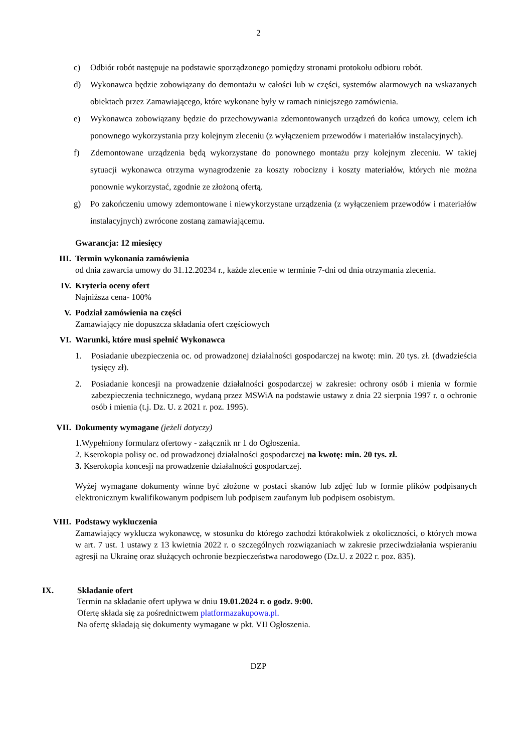2
c) Odbiór robót następuje na podstawie sporządzonego pomiędzy stronami protokołu odbioru robót.
d) Wykonawca będzie zobowiązany do demontażu w całości lub w części, systemów alarmowych na wskazanych obiektach przez Zamawiającego, które wykonane były w ramach niniejszego zamówienia.
e) Wykonawca zobowiązany będzie do przechowywania zdemontowanych urządzeń do końca umowy, celem ich ponownego wykorzystania przy kolejnym zleceniu (z wyłączeniem przewodów i materiałów instalacyjnych).
f) Zdemontowane urządzenia będą wykorzystane do ponownego montażu przy kolejnym zleceniu. W takiej sytuacji wykonawca otrzyma wynagrodzenie za koszty robocizny i koszty materiałów, których nie można ponownie wykorzystać, zgodnie ze złożoną ofertą.
g) Po zakończeniu umowy zdemontowane i niewykorzystane urządzenia (z wyłączeniem przewodów i materiałów instalacyjnych) zwrócone zostaną zamawiającemu.
Gwarancja: 12 miesięcy
III. Termin wykonania zamówienia
od dnia zawarcia umowy do 31.12.20234 r., każde zlecenie w terminie 7-dni od dnia otrzymania zlecenia.
IV. Kryteria oceny ofert
Najniższa cena- 100%
V. Podział zamówienia na części
Zamawiający nie dopuszcza składania ofert częściowych
VI. Warunki, które musi spełnić Wykonawca
1. Posiadanie ubezpieczenia oc. od prowadzonej działalności gospodarczej na kwotę: min. 20 tys. zł. (dwadzieścia tysięcy zł).
2. Posiadanie koncesji na prowadzenie działalności gospodarczej w zakresie: ochrony osób i mienia w formie zabezpieczenia technicznego, wydaną przez MSWiA na podstawie ustawy z dnia 22 sierpnia 1997 r. o ochronie osób i mienia (t.j. Dz. U. z 2021 r. poz. 1995).
VII. Dokumenty wymagane (jeżeli dotyczy)
1.Wypełniony formularz ofertowy - załącznik nr 1 do Ogłoszenia.
2. Kserokopia polisy oc. od prowadzonej działalności gospodarczej na kwotę: min. 20 tys. zł.
3. Kserokopia koncesji na prowadzenie działalności gospodarczej.
Wyżej wymagane dokumenty winne być złożone w postaci skanów lub zdjęć lub w formie plików podpisanych elektronicznym kwalifikowanym podpisem lub podpisem zaufanym lub podpisem osobistym.
VIII. Podstawy wykluczenia
Zamawiający wyklucza wykonawcę, w stosunku do którego zachodzi którakolwiek z okoliczności, o których mowa w art. 7 ust. 1 ustawy z 13 kwietnia 2022 r. o szczególnych rozwiązaniach w zakresie przeciwdziałania wspieraniu agresji na Ukrainę oraz służących ochronie bezpieczeństwa narodowego (Dz.U. z 2022 r. poz. 835).
IX. Składanie ofert
Termin na składanie ofert upływa w dniu 19.01.2024 r. o godz. 9:00.
Ofertę składa się za pośrednictwem platformazakupowa.pl.
Na ofertę składają się dokumenty wymagane w pkt. VII Ogłoszenia.
DZP